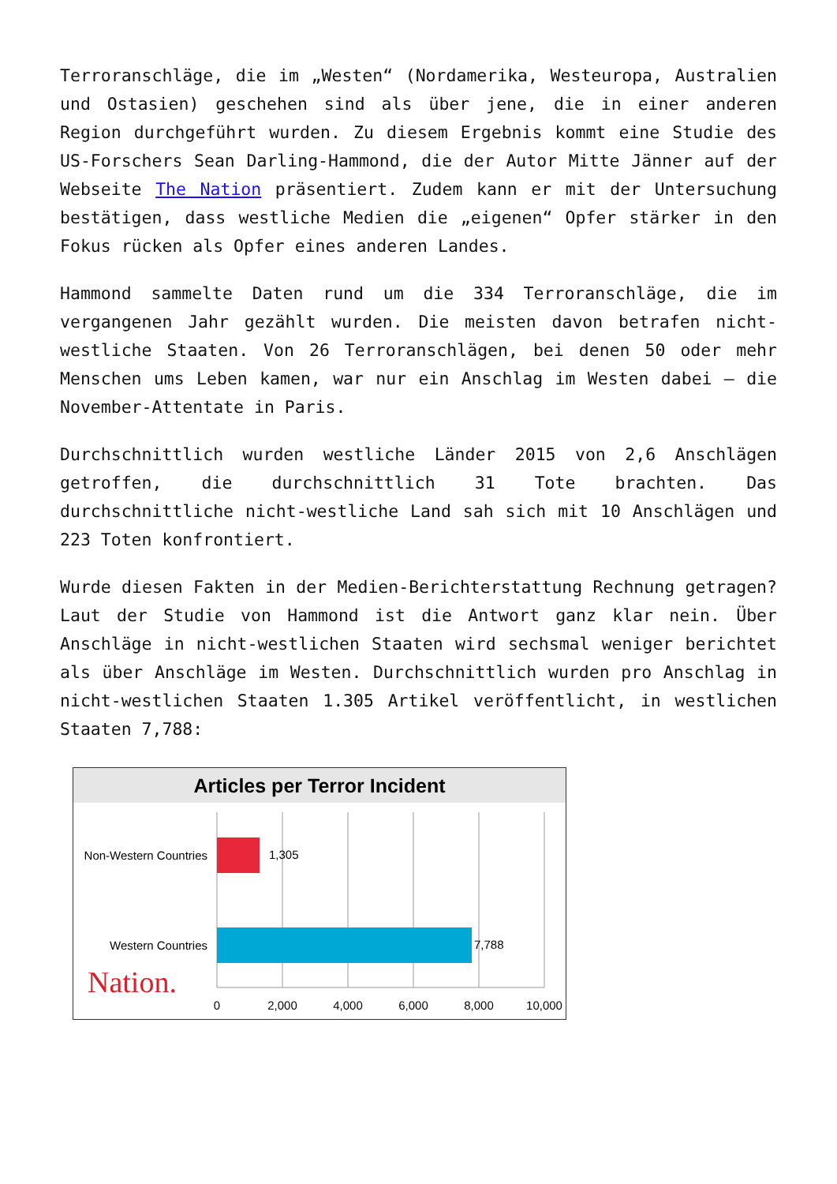Terroranschläge, die im „Westen“ (Nordamerika, Westeuropa, Australien und Ostasien) geschehen sind als über jene, die in einer anderen Region durchgeführt wurden. Zu diesem Ergebnis kommt eine Studie des US-Forschers Sean Darling-Hammond, die der Autor Mitte Jänner auf der Webseite The Nation präsentiert. Zudem kann er mit der Untersuchung bestätigen, dass westliche Medien die „eigenen“ Opfer stärker in den Fokus rücken als Opfer eines anderen Landes.
Hammond sammelte Daten rund um die 334 Terroranschläge, die im vergangenen Jahr gezählt wurden. Die meisten davon betrafen nicht-westliche Staaten. Von 26 Terroranschlägen, bei denen 50 oder mehr Menschen ums Leben kamen, war nur ein Anschlag im Westen dabei – die November-Attentate in Paris.
Durchschnittlich wurden westliche Länder 2015 von 2,6 Anschlägen getroffen, die durchschnittlich 31 Tote brachten. Das durchschnittliche nicht-westliche Land sah sich mit 10 Anschlägen und 223 Toten konfrontiert.
Wurde diesen Fakten in der Medien-Berichterstattung Rechnung getragen? Laut der Studie von Hammond ist die Antwort ganz klar nein. Über Anschläge in nicht-westlichen Staaten wird sechsmal weniger berichtet als über Anschläge im Westen. Durchschnittlich wurden pro Anschlag in nicht-westlichen Staaten 1.305 Artikel veröffentlicht, in westlichen Staaten 7,788:
Articles per Terror Incident
Non-Western Countries
1,305
Western Countries
7,788
Nation.
0
2,000
4,000
6,000
8,000
10,000